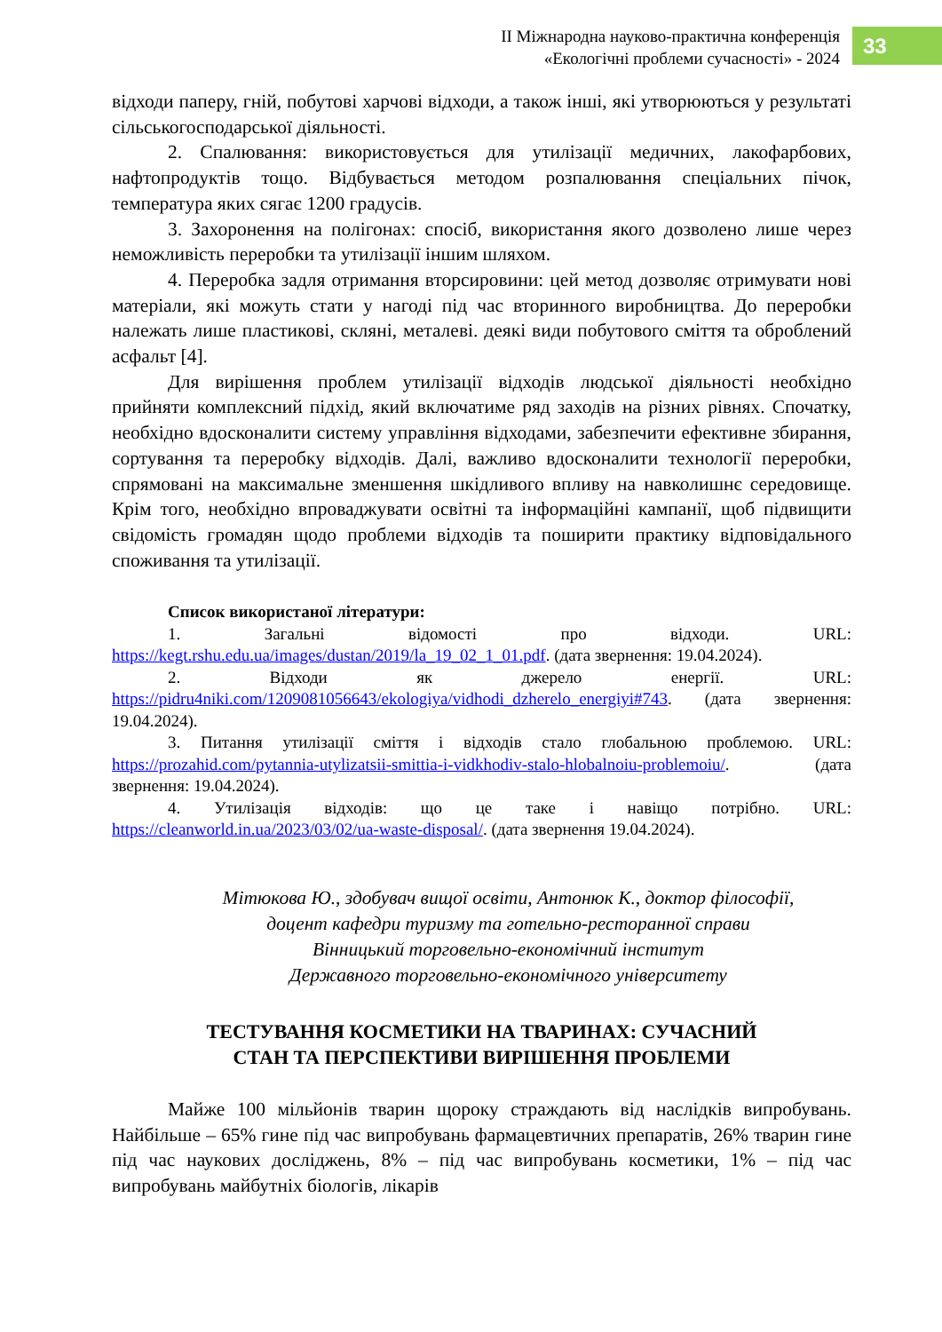ІІ Міжнародна науково-практична конференція
«Екологічні проблеми сучасності» - 2024
33
відходи паперу, гній, побутові харчові відходи, а також інші, які утворюються у результаті сільськогосподарської діяльності.
2. Спалювання: використовується для утилізації медичних, лакофарбових, нафтопродуктів тощо. Відбувається методом розпалювання спеціальних пічок, температура яких сягає 1200 градусів.
3. Захоронення на полігонах: спосіб, використання якого дозволено лише через неможливість переробки та утилізації іншим шляхом.
4. Переробка задля отримання вторсировини: цей метод дозволяє отримувати нові матеріали, які можуть стати у нагоді під час вторинного виробництва. До переробки належать лише пластикові, скляні, металеві. деякі види побутового сміття та оброблений асфальт [4].
Для вирішення проблем утилізації відходів людської діяльності необхідно прийняти комплексний підхід, який включатиме ряд заходів на різних рівнях. Спочатку, необхідно вдосконалити систему управління відходами, забезпечити ефективне збирання, сортування та переробку відходів. Далі, важливо вдосконалити технології переробки, спрямовані на максимальне зменшення шкідливого впливу на навколишнє середовище. Крім того, необхідно впроваджувати освітні та інформаційні кампанії, щоб підвищити свідомість громадян щодо проблеми відходів та поширити практику відповідального споживання та утилізації.
Список використаної літератури:
1. Загальні відомості про відходи. URL: https://kegt.rshu.edu.ua/images/dustan/2019/la_19_02_1_01.pdf. (дата звернення: 19.04.2024).
2. Відходи як джерело енергії. URL: https://pidru4niki.com/1209081056643/ekologiya/vidhodi_dzherelo_energiyi#743. (дата звернення: 19.04.2024).
3. Питання утилізації сміття і відходів стало глобальною проблемою. URL: https://prozahid.com/pytannia-utylizatsii-smittia-i-vidkhodiv-stalo-hlobalnoiu-problemoiu/. (дата звернення: 19.04.2024).
4. Утилізація відходів: що це таке і навіщо потрібно. URL: https://cleanworld.in.ua/2023/03/02/ua-waste-disposal/. (дата звернення 19.04.2024).
Мітюкова Ю., здобувач вищої освіти, Антонюк К., доктор філософії,
доцент кафедри туризму та готельно-ресторанної справи
Вінницький торговельно-економічний інститут
Державного торговельно-економічного університету
ТЕСТУВАННЯ КОСМЕТИКИ НА ТВАРИНАХ: СУЧАСНИЙ
СТАН ТА ПЕРСПЕКТИВИ ВИРІШЕННЯ ПРОБЛЕМИ
Майже 100 мільйонів тварин щороку страждають від наслідків випробувань. Найбільше – 65% гине під час випробувань фармацевтичних препаратів, 26% тварин гине під час наукових досліджень, 8% – під час випробувань косметики, 1% – під час випробувань майбутніх біологів, лікарів